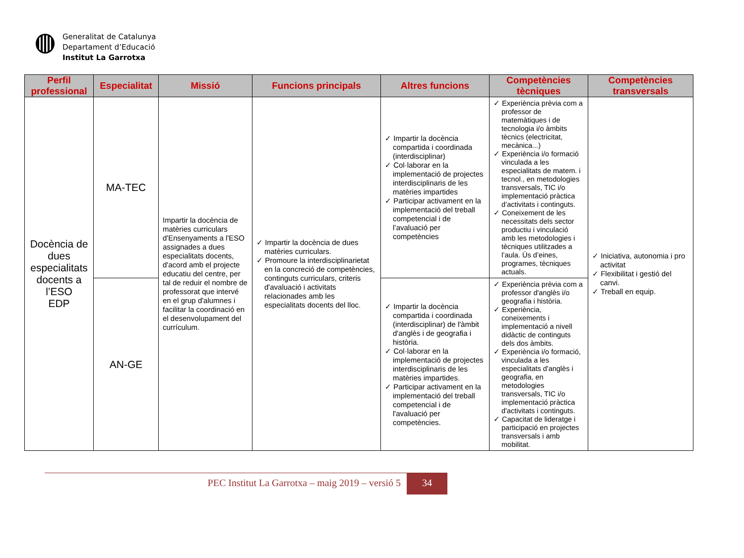Generalitat de Catalunya
Departament d’Educació
Institut La Garrotxa
| Perfil professional | Especialitat | Missió | Funcions principals | Altres funcions | Competències tècniques | Competències transversals |
| --- | --- | --- | --- | --- | --- | --- |
| Docència de dues especialitats docents a l’ESO EDP | MA-TEC | Impartir la docència de matèries curriculars d'Ensenyaments a l'ESO assignades a dues especialitats docents, d'acord amb el projecte educatiu del centre, per tal de reduir el nombre de professorat que intervé en el grup d'alumnes i facilitar la coordinació en el desenvolupament del currículum. | ✓ Impartir la docència de dues matèries curriculars. ✓ Promoure la interdisciplinarietat en la concreció de competències, continguts curriculars, criteris d'avaluació i activitats relacionades amb les especialitats docents del lloc. | ✓ Impartir la docència compartida i coordinada (interdisciplinar) ✓ Col·laborar en la implementació de projectes interdisciplinaris de les matèries impartides ✓ Participar activament en la implementació del treball competencial i de l’avaluació per competències | ✓ Experiència prèvia com a professor de matemàtiques i de tecnologia i/o àmbits tècnics (electricitat, mecànica...) ✓ Experiència i/o formació vinculada a les especialitats de matem. i tecnol., en metodologies transversals, TIC i/o implementació pràctica d’activitats i continguts. ✓ Coneixement de les necessitats dels sector productiu i vinculació amb les metodologies i tècniques utilitzades a l’aula. Ús d’eines, programes, tècniques actuals. | ✓ Iniciativa, autonomia i pro activitat ✓ Flexibilitat i gestió del canvi. ✓ Treball en equip. |
| | AN-GE | | | ✓ Impartir la docència compartida i coordinada (interdisciplinar) de l'àmbit d'anglès i de geografia i història. ✓ Col·laborar en la implementació de projectes interdisciplinaris de les matèries impartides. ✓ Participar activament en la implementació del treball competencial i de l'avaluació per competències. | ✓ Experiència prèvia com a professor d'anglès i/o geografia i història. ✓ Experiència, coneixements i implementació a nivell didàctic de continguts dels dos àmbits. ✓ Experiència i/o formació, vinculada a les especialitats d'anglès i geografia, en metodologies transversals, TIC i/o implementació pràctica d'activitats i continguts. ✓ Capacitat de lideratge i participació en projectes transversals i amb mobilitat. | |
PEC Institut La Garrotxa – maig 2019 – versió 5
34